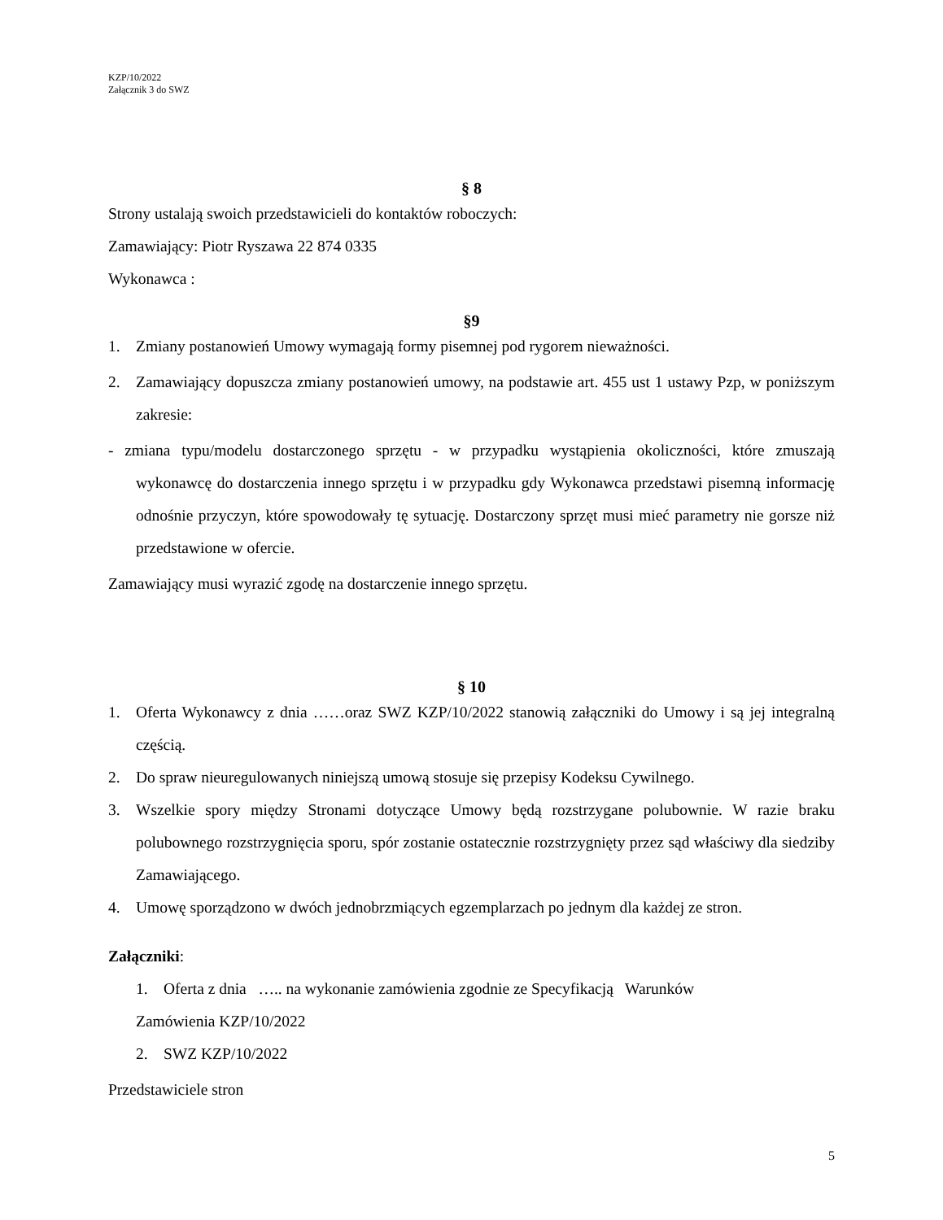KZP/10/2022
Załącznik 3 do SWZ
§ 8
Strony ustalają swoich przedstawicieli do kontaktów roboczych:
Zamawiający: Piotr Ryszawa 22 874 0335
Wykonawca :
§9
1. Zmiany postanowień Umowy wymagają formy pisemnej pod rygorem nieważności.
2. Zamawiający dopuszcza zmiany postanowień umowy, na podstawie art. 455 ust 1 ustawy Pzp, w poniższym zakresie:
- zmiana typu/modelu dostarczonego sprzętu - w przypadku wystąpienia okoliczności, które zmuszają wykonawcę do dostarczenia innego sprzętu i w przypadku gdy Wykonawca przedstawi pisemną informację odnośnie przyczyn, które spowodowały tę sytuację. Dostarczony sprzęt musi mieć parametry nie gorsze niż przedstawione w ofercie.
Zamawiający musi wyrazić zgodę na dostarczenie innego sprzętu.
§ 10
1. Oferta Wykonawcy z dnia ……oraz SWZ KZP/10/2022 stanowią załączniki do Umowy i są jej integralną częścią.
2. Do spraw nieuregulowanych niniejszą umową stosuje się przepisy Kodeksu Cywilnego.
3. Wszelkie spory między Stronami dotyczące Umowy będą rozstrzygane polubownie. W razie braku polubownego rozstrzygnięcia sporu, spór zostanie ostatecznie rozstrzygnięty przez sąd właściwy dla siedziby Zamawiającego.
4. Umowę sporządzono w dwóch jednobrzmiących egzemplarzach po jednym dla każdej ze stron.
Załączniki:
1. Oferta z dnia ….. na wykonanie zamówienia zgodnie ze Specyfikacją Warunków
Zamówienia KZP/10/2022
2. SWZ KZP/10/2022
Przedstawiciele stron
5